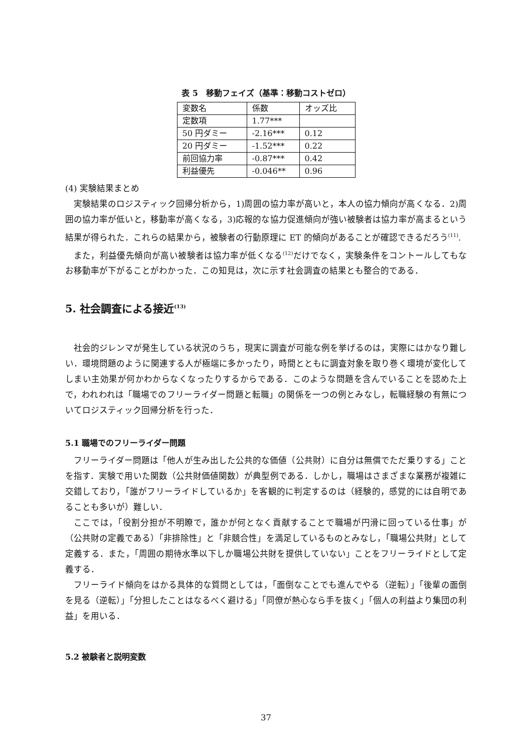表 5　移動フェイズ（基準：移動コストゼロ）
| 変数名 | 係数 | オッズ比 |
| 定数項 | 1.77*** | |
| 50 円ダミー | -2.16*** | 0.12 |
| 20 円ダミー | -1.52*** | 0.22 |
| 前回協力率 | -0.87*** | 0.42 |
| 利益優先 | -0.046** | 0.96 |
(4) 実験結果まとめ
実験結果のロジスティック回帰分析から，1)周囲の協力率が高いと，本人の協力傾向が高くなる．2)周囲の協力率が低いと，移動率が高くなる，3)応報的な協力促進傾向が強い被験者は協力率が高まるという結果が得られた．これらの結果から，被験者の行動原理に ET 的傾向があることが確認できるだろう<sup>(11)</sup>.
また，利益優先傾向が高い被験者は協力率が低くなる<sup>(12)</sup>だけでなく，実験条件をコントールしてもなお移動率が下がることがわかった．この知見は，次に示す社会調査の結果とも整合的である．
5. 社会調査による接近<sup>(13)</sup>
社会的ジレンマが発生している状況のうち，現実に調査が可能な例を挙げるのは，実際にはかなり難しい．環境問題のように関連する人が極端に多かったり，時間とともに調査対象を取り巻く環境が変化してしまい主効果が何かわからなくなったりするからである．このような問題を含んでいることを認めた上で，われわれは「職場でのフリーライダー問題と転職」の関係を一つの例とみなし，転職経験の有無についてロジスティック回帰分析を行った．
5.1 職場でのフリーライダー問題
フリーライダー問題は「他人が生み出した公共的な価値（公共財）に自分は無償でただ乗りする」ことを指す．実験で用いた関数（公共財価値関数）が典型例である．しかし，職場はさまざまな業務が複雑に交錯しており，「誰がフリーライドしているか」を客観的に判定するのは（経験的，感覚的には自明であることも多いが）難しい．
ここでは，「役割分担が不明瞭で，誰かが何となく貢献することで職場が円滑に回っている仕事」が（公共財の定義である）「非排除性」と「非競合性」を満足しているものとみなし，「職場公共財」として定義する．また，「周囲の期待水準以下しか職場公共財を提供していない」ことをフリーライドとして定義する．
フリーライド傾向をはかる具体的な質問としては，「面倒なことでも進んでやる（逆転）」「後輩の面倒を見る（逆転）」「分担したことはなるべく避ける」「同僚が熱心なら手を抜く」「個人の利益より集団の利益」を用いる．
5.2 被験者と説明変数
37